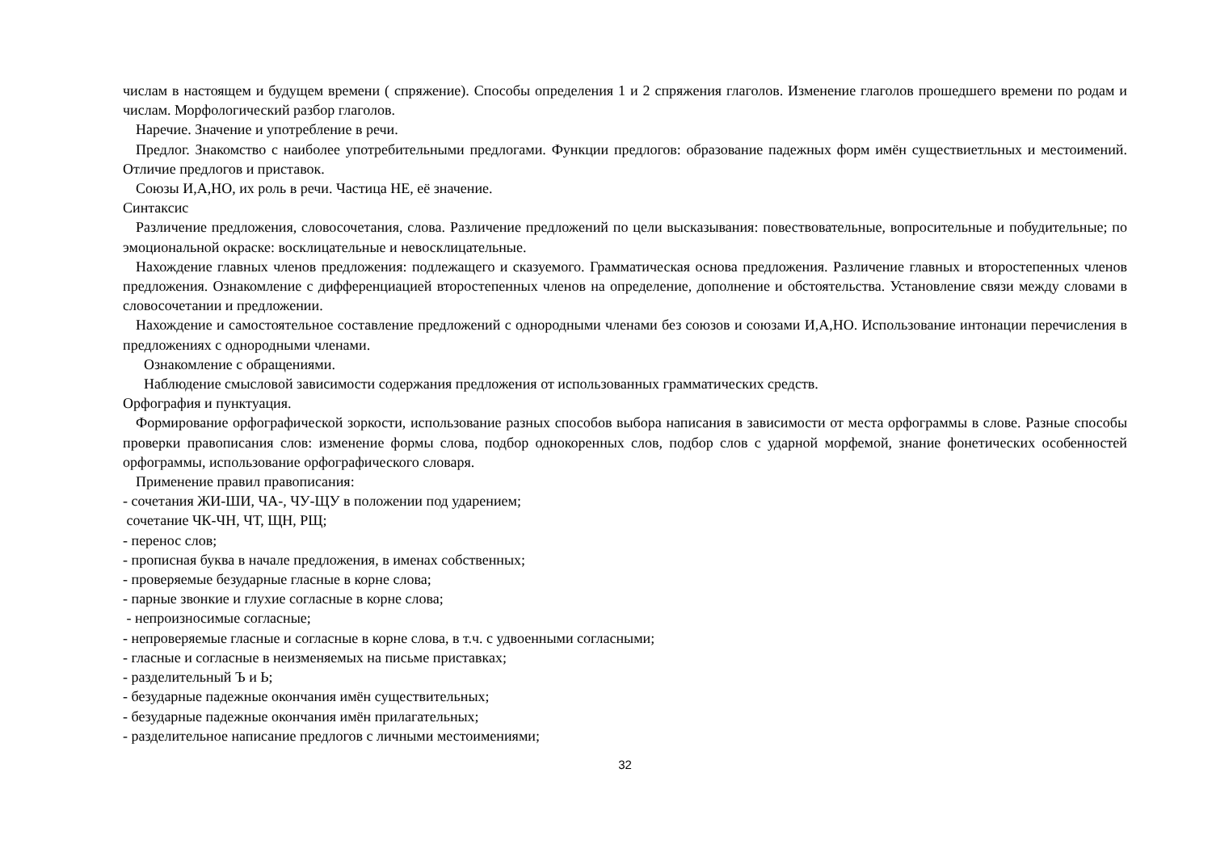числам в настоящем и будущем времени ( спряжение). Способы определения 1 и 2 спряжения глаголов. Изменение глаголов прошедшего времени по родам и числам. Морфологический разбор глаголов.
Наречие. Значение и употребление в речи.
Предлог. Знакомство с наиболее употребительными предлогами. Функции предлогов: образование падежных форм имён существиетльных и местоимений. Отличие предлогов и приставок.
Союзы И,А,НО, их роль в речи. Частица НЕ, её значение.
Синтаксис
Различение предложения, словосочетания, слова. Различение предложений по цели высказывания: повествовательные, вопросительные и побудительные; по эмоциональной окраске: восклицательные и невосклицательные.
Нахождение главных членов предложения: подлежащего и сказуемого. Грамматическая основа предложения. Различение главных и второстепенных членов предложения. Ознакомление с дифференциацией второстепенных членов на определение, дополнение и обстоятельства. Установление связи между словами в словосочетании и предложении.
Нахождение и самостоятельное составление предложений с однородными членами без союзов и союзами И,А,НО. Использование интонации перечисления в предложениях с однородными членами.
Ознакомление с обращениями.
Наблюдение смысловой зависимости содержания предложения от использованных грамматических средств.
Орфография и пунктуация.
Формирование орфографической зоркости, использование разных способов выбора написания в зависимости от места орфограммы в слове. Разные способы проверки правописания слов: изменение формы слова, подбор однокоренных слов, подбор слов с ударной морфемой, знание фонетических особенностей орфограммы, использование орфографического словаря.
Применение правил правописания:
- сочетания ЖИ-ШИ, ЧА-, ЧУ-ЩУ в положении под ударением;
сочетание ЧК-ЧН, ЧТ, ЩН, РЩ;
- перенос слов;
- прописная буква в начале предложения, в именах собственных;
- проверяемые безударные гласные в корне слова;
- парные звонкие и глухие согласные в корне слова;
- непроизносимые согласные;
- непроверяемые гласные и согласные в корне слова, в т.ч. с удвоенными согласными;
- гласные и согласные в неизменяемых на письме приставках;
- разделительный Ъ и Ь;
- безударные падежные окончания имён существительных;
- безударные падежные окончания имён прилагательных;
- разделительное написание предлогов с личными местоимениями;
32